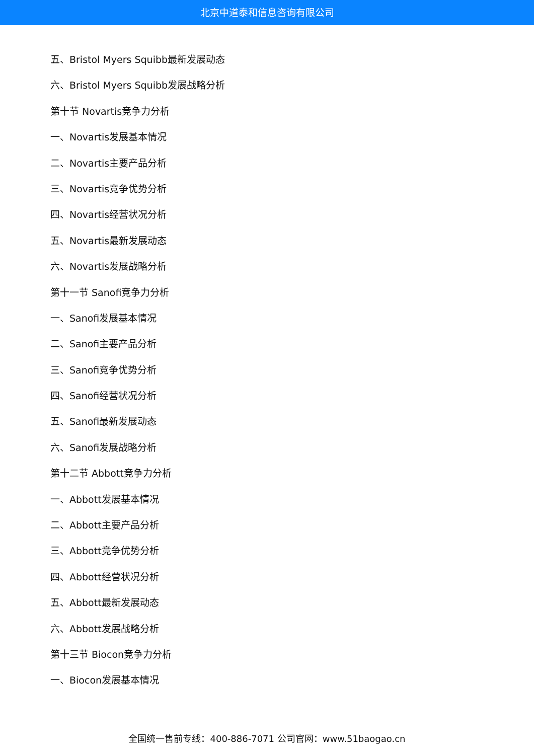北京中道泰和信息咨询有限公司
五、Bristol Myers Squibb最新发展动态
六、Bristol Myers Squibb发展战略分析
第十节 Novartis竞争力分析
一、Novartis发展基本情况
二、Novartis主要产品分析
三、Novartis竞争优势分析
四、Novartis经营状况分析
五、Novartis最新发展动态
六、Novartis发展战略分析
第十一节 Sanofi竞争力分析
一、Sanofi发展基本情况
二、Sanofi主要产品分析
三、Sanofi竞争优势分析
四、Sanofi经营状况分析
五、Sanofi最新发展动态
六、Sanofi发展战略分析
第十二节 Abbott竞争力分析
一、Abbott发展基本情况
二、Abbott主要产品分析
三、Abbott竞争优势分析
四、Abbott经营状况分析
五、Abbott最新发展动态
六、Abbott发展战略分析
第十三节 Biocon竞争力分析
一、Biocon发展基本情况
全国统一售前专线：400-886-7071 公司官网：www.51baogao.cn